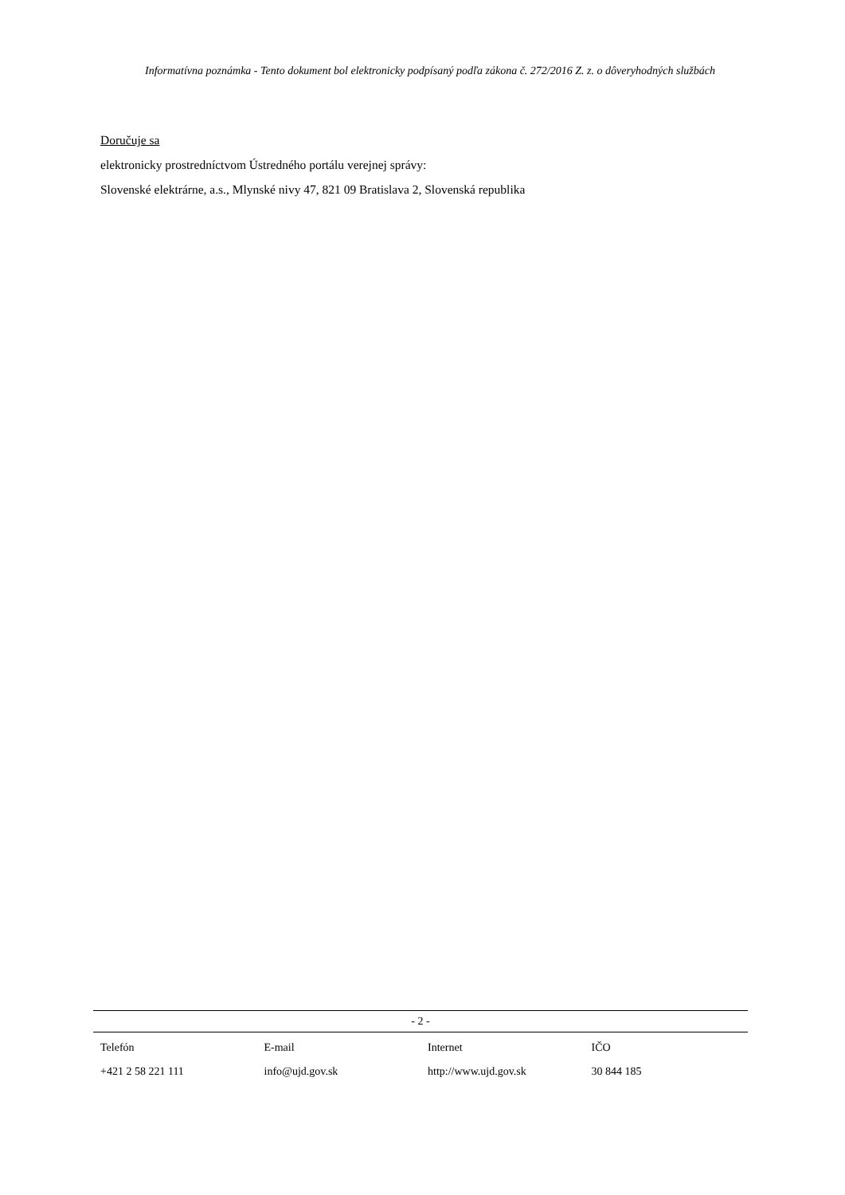Informatívna poznámka - Tento dokument bol elektronicky podpísaný podľa zákona č. 272/2016 Z. z. o dôveryhodných službách
Doručuje sa
elektronicky prostredníctvom Ústredného portálu verejnej správy:
Slovenské elektrárne, a.s., Mlynské nivy 47, 821 09 Bratislava 2, Slovenská republika
- 2 -
| Telefón | E-mail | Internet | IČO |
| --- | --- | --- | --- |
| +421 2 58 221 111 | info@ujd.gov.sk | http://www.ujd.gov.sk | 30 844 185 |